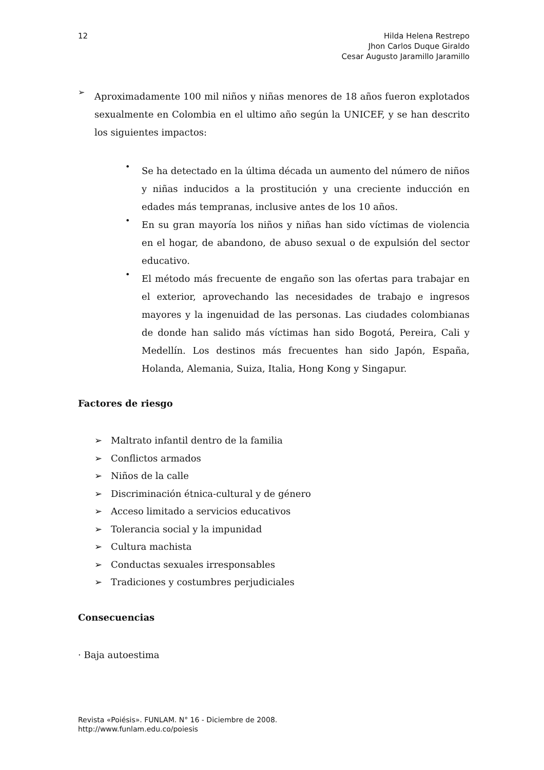12 Hilda Helena Restrepo
Jhon Carlos Duque Giraldo
Cesar Augusto Jaramillo Jaramillo
➢
Aproximadamente 100 mil niños y niñas menores de 18 años fueron explotados sexualmente en Colombia en el ultimo año según la UNICEF, y se han descrito los siguientes impactos:
•
Se ha detectado en la última década un aumento del número de niños y niñas inducidos a la prostitución y una creciente inducción en edades más tempranas, inclusive antes de los 10 años.
•
En su gran mayoría los niños y niñas han sido víctimas de violencia en el hogar, de abandono, de abuso sexual o de expulsión del sector educativo.
•
El método más frecuente de engaño son las ofertas para trabajar en el exterior, aprovechando las necesidades de trabajo e ingresos mayores y la ingenuidad de las personas. Las ciudades colombianas de donde han salido más víctimas han sido Bogotá, Pereira, Cali y Medellín. Los destinos más frecuentes han sido Japón, España, Holanda, Alemania, Suiza, Italia, Hong Kong y Singapur.
Factores de riesgo
➢ Maltrato infantil dentro de la familia
➢ Conflictos armados
➢ Niños de la calle
➢ Discriminación étnica-cultural y de género
➢ Acceso limitado a servicios educativos
➢ Tolerancia social y la impunidad
➢ Cultura machista
➢ Conductas sexuales irresponsables
➢ Tradiciones y costumbres perjudiciales
Consecuencias
· Baja autoestima
Revista «Poiésis». FUNLAM. N° 16 - Diciembre de 2008.
http://www.funlam.edu.co/poiesis